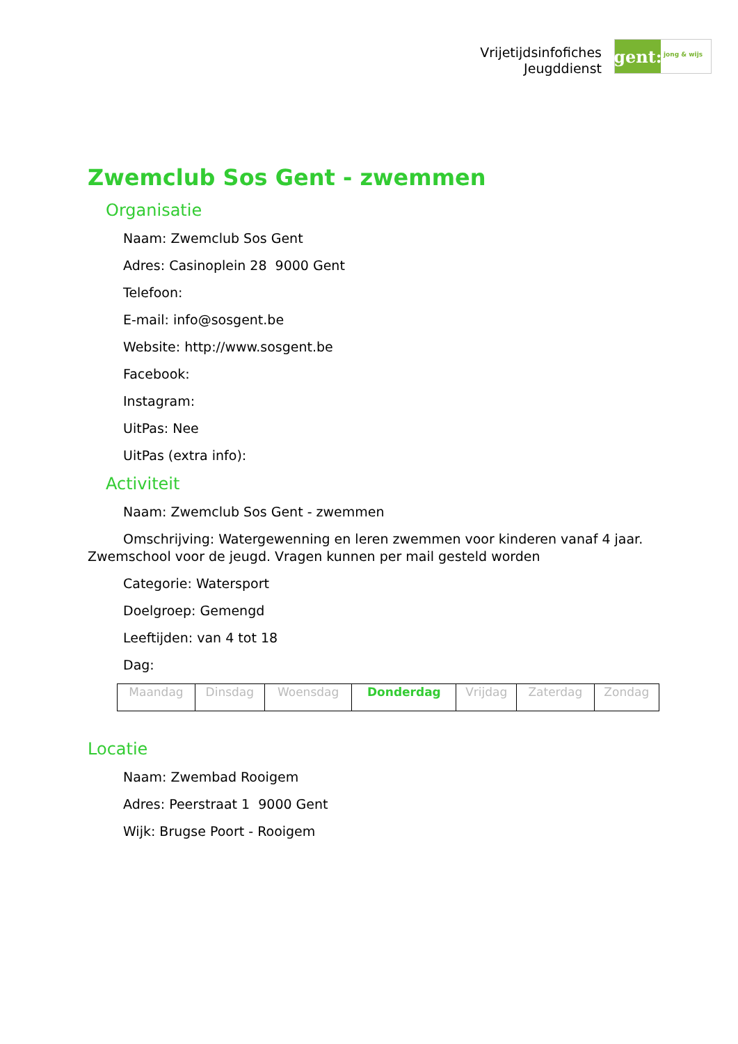Vrijetijdsinfofiches
Jeugddienst
gent:
jong & wijs
Zwemclub Sos Gent - zwemmen
Organisatie
Naam: Zwemclub Sos Gent
Adres: Casinoplein 28 9000 Gent
Telefoon:
E-mail: info@sosgent.be
Website: http://www.sosgent.be
Facebook:
Instagram:
UitPas: Nee
UitPas (extra info):
Activiteit
Naam: Zwemclub Sos Gent - zwemmen
Omschrijving: Watergewenning en leren zwemmen voor kinderen vanaf 4 jaar. Zwemschool voor de jeugd. Vragen kunnen per mail gesteld worden
Categorie: Watersport
Doelgroep: Gemengd
Leeftijden: van 4 tot 18
Dag:
| Maandag | Dinsdag | Woensdag | Donderdag | Vrijdag | Zaterdag | Zondag |
Locatie
Naam: Zwembad Rooigem
Adres: Peerstraat 1 9000 Gent
Wijk: Brugse Poort - Rooigem